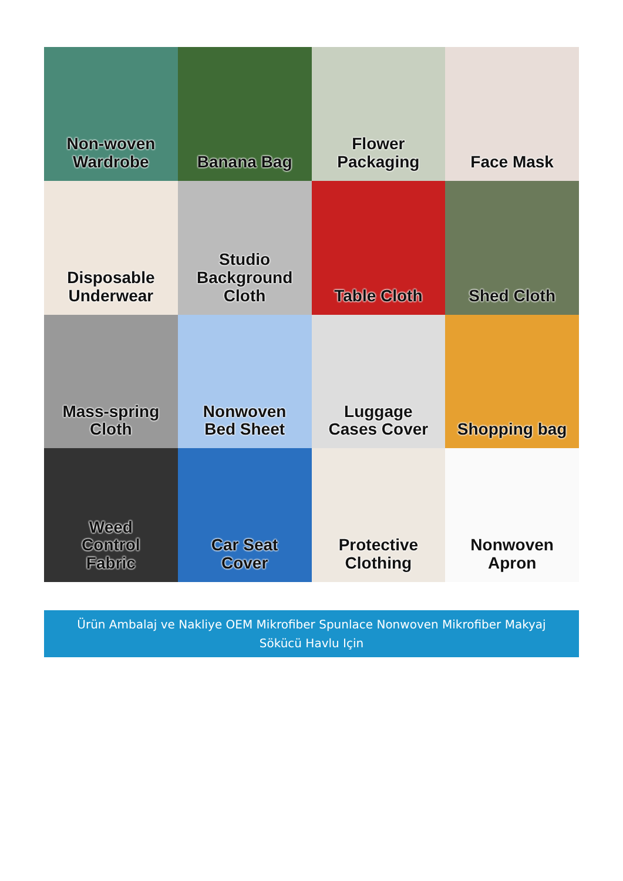Non-woven
Wardrobe
Banana Bag
Flower
Packaging
Face Mask
Disposable
Underwear
Studio
Background
Cloth
Table Cloth
Shed Cloth
Mass-spring
Cloth
Nonwoven
Bed Sheet
Luggage
Cases Cover
Shopping bag
Weed
Control
Fabric
Car Seat
Cover
Protective
Clothing
Nonwoven
Apron
Ürün Ambalaj ve Nakliye OEM Mikrofiber Spunlace Nonwoven Mikrofiber Makyaj
Sökücü Havlu Için